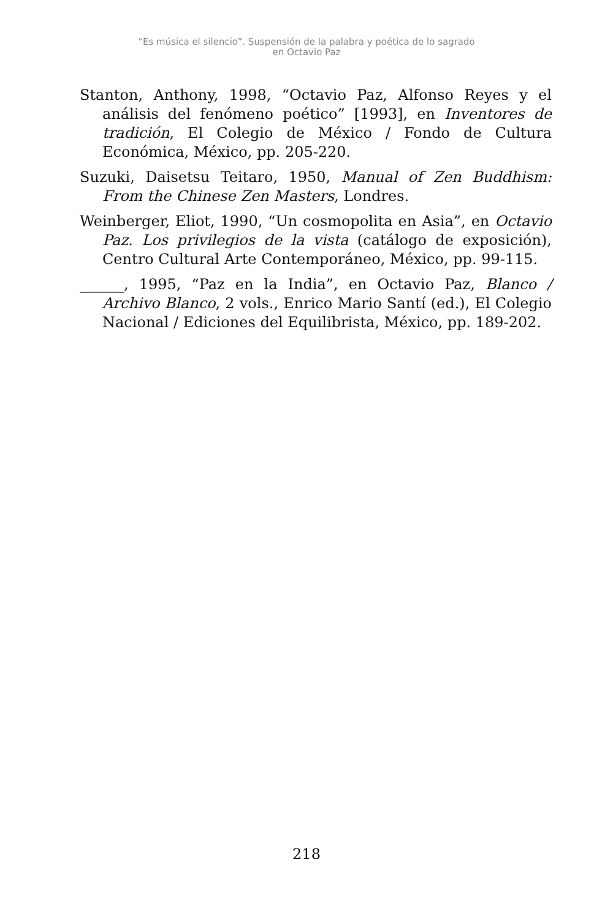“Es música el silencio”. Suspensión de la palabra y poética de lo sagrado
en Octavio Paz
Stanton, Anthony, 1998, “Octavio Paz, Alfonso Reyes y el análisis del fenómeno poético” [1993], en Inventores de tradición, El Colegio de México / Fondo de Cultura Económica, México, pp. 205-220.
Suzuki, Daisetsu Teitaro, 1950, Manual of Zen Buddhism: From the Chinese Zen Masters, Londres.
Weinberger, Eliot, 1990, “Un cosmopolita en Asia”, en Octavio Paz. Los privilegios de la vista (catálogo de exposición), Centro Cultural Arte Contemporáneo, México, pp. 99-115.
______, 1995, “Paz en la India”, en Octavio Paz, Blanco / Archivo Blanco, 2 vols., Enrico Mario Santí (ed.), El Colegio Nacional / Ediciones del Equilibrista, México, pp. 189-202.
218